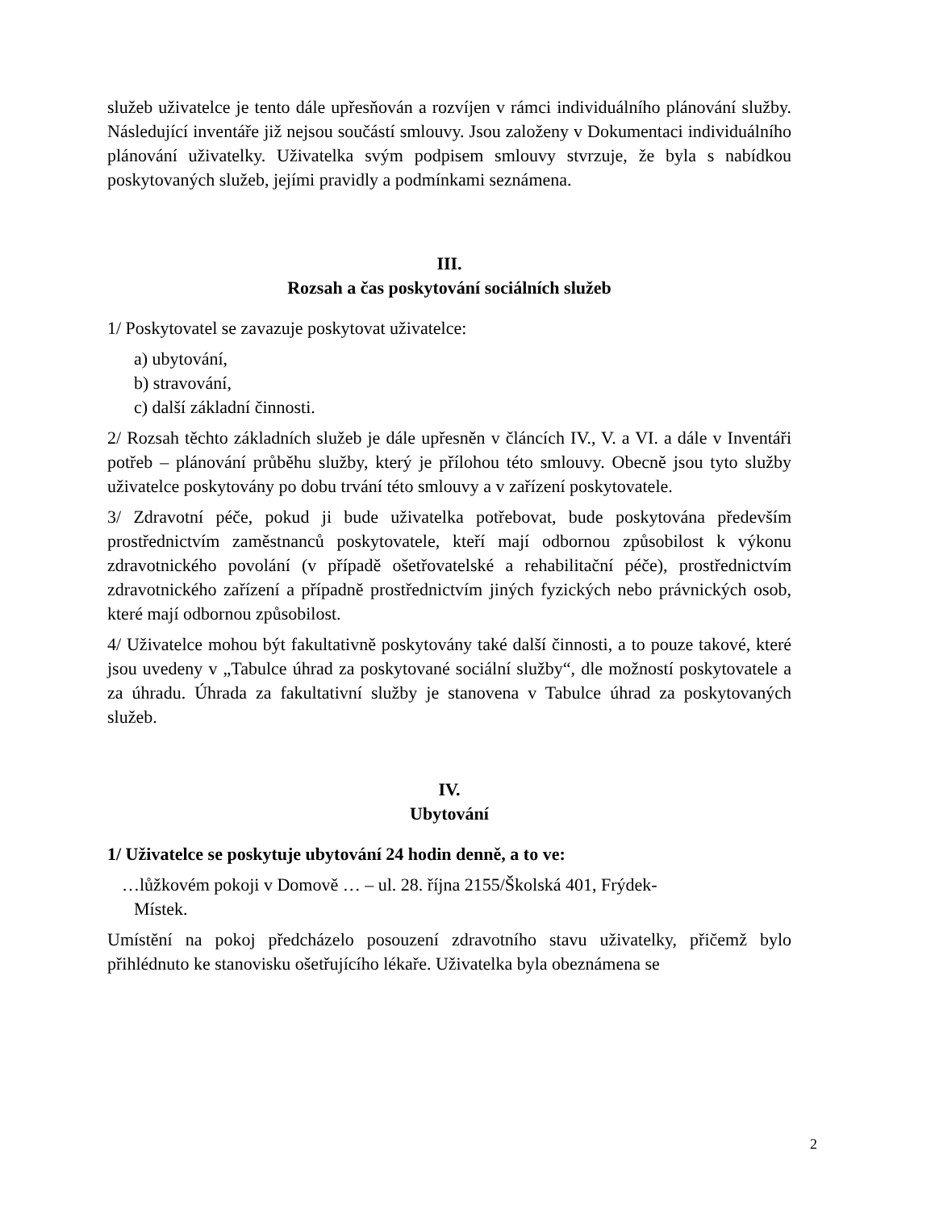služeb uživatelce je tento dále upřesňován a rozvíjen v rámci individuálního plánování služby. Následující inventáře již nejsou součástí smlouvy. Jsou založeny v Dokumentaci individuálního plánování uživatelky. Uživatelka svým podpisem smlouvy stvrzuje, že byla s nabídkou poskytovaných služeb, jejími pravidly a podmínkami seznámena.
III.
Rozsah a čas poskytování sociálních služeb
1/ Poskytovatel se zavazuje poskytovat uživatelce:
a) ubytování,
b) stravování,
c) další základní činnosti.
2/ Rozsah těchto základních služeb je dále upřesněn v článcích IV., V. a VI. a dále v Inventáři potřeb – plánování průběhu služby, který je přílohou této smlouvy. Obecně jsou tyto služby uživatelce poskytovány po dobu trvání této smlouvy a v zařízení poskytovatele.
3/ Zdravotní péče, pokud ji bude uživatelka potřebovat, bude poskytována především prostřednictvím zaměstnanců poskytovatele, kteří mají odbornou způsobilost k výkonu zdravotnického povolání (v případě ošetřovatelské a rehabilitační péče), prostřednictvím zdravotnického zařízení a případně prostřednictvím jiných fyzických nebo právnických osob, které mají odbornou způsobilost.
4/ Uživatelce mohou být fakultativně poskytovány také další činnosti, a to pouze takové, které jsou uvedeny v „Tabulce úhrad za poskytované sociální služby“, dle možností poskytovatele a za úhradu. Úhrada za fakultativní služby je stanovena v Tabulce úhrad za poskytovaných služeb.
IV.
Ubytování
1/ Uživatelce se poskytuje ubytování 24 hodin denně, a to ve:
…lůžkovém pokoji v Domově … – ul. 28. října 2155/Školská 401, Frýdek-
Místek.
Umístění na pokoj předcházelo posouzení zdravotního stavu uživatelky, přičemž bylo přihlédnuto ke stanovisku ošetřujícího lékaře. Uživatelka byla obeznámena se
2